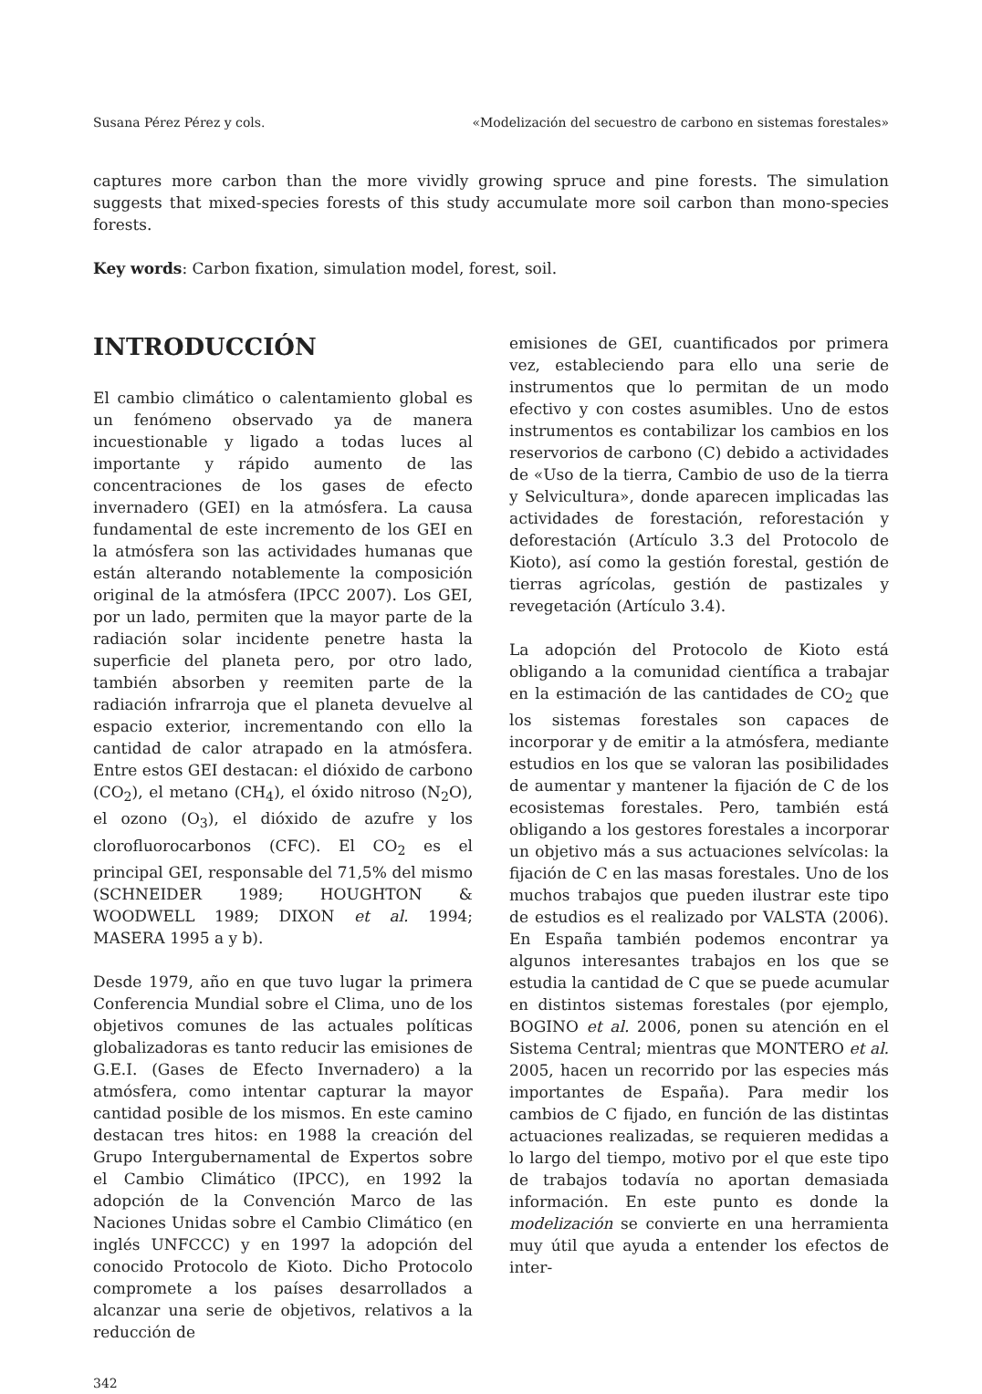Susana Pérez Pérez y cols. «Modelización del secuestro de carbono en sistemas forestales»
captures more carbon than the more vividly growing spruce and pine forests. The simulation suggests that mixed-species forests of this study accumulate more soil carbon than mono-species forests.
Key words: Carbon fixation, simulation model, forest, soil.
INTRODUCCIÓN
El cambio climático o calentamiento global es un fenómeno observado ya de manera incuestionable y ligado a todas luces al importante y rápido aumento de las concentraciones de los gases de efecto invernadero (GEI) en la atmósfera. La causa fundamental de este incremento de los GEI en la atmósfera son las actividades humanas que están alterando notablemente la composición original de la atmósfera (IPCC 2007). Los GEI, por un lado, permiten que la mayor parte de la radiación solar incidente penetre hasta la superficie del planeta pero, por otro lado, también absorben y reemiten parte de la radiación infrarroja que el planeta devuelve al espacio exterior, incrementando con ello la cantidad de calor atrapado en la atmósfera. Entre estos GEI destacan: el dióxido de carbono (CO<sub>2</sub>), el metano (CH<sub>4</sub>), el óxido nitroso (N<sub>2</sub>O), el ozono (O<sub>3</sub>), el dióxido de azufre y los clorofluorocarbonos (CFC). El CO<sub>2</sub> es el principal GEI, responsable del 71,5% del mismo (SCHNEIDER 1989; HOUGHTON & WOODWELL 1989; DIXON et al. 1994; MASERA 1995 a y b).
Desde 1979, año en que tuvo lugar la primera Conferencia Mundial sobre el Clima, uno de los objetivos comunes de las actuales políticas globalizadoras es tanto reducir las emisiones de G.E.I. (Gases de Efecto Invernadero) a la atmósfera, como intentar capturar la mayor cantidad posible de los mismos. En este camino destacan tres hitos: en 1988 la creación del Grupo Intergubernamental de Expertos sobre el Cambio Climático (IPCC), en 1992 la adopción de la Convención Marco de las Naciones Unidas sobre el Cambio Climático (en inglés UNFCCC) y en 1997 la adopción del conocido Protocolo de Kioto. Dicho Protocolo compromete a los países desarrollados a alcanzar una serie de objetivos, relativos a la reducción de
emisiones de GEI, cuantificados por primera vez, estableciendo para ello una serie de instrumentos que lo permitan de un modo efectivo y con costes asumibles. Uno de estos instrumentos es contabilizar los cambios en los reservorios de carbono (C) debido a actividades de «Uso de la tierra, Cambio de uso de la tierra y Selvicultura», donde aparecen implicadas las actividades de forestación, reforestación y deforestación (Artículo 3.3 del Protocolo de Kioto), así como la gestión forestal, gestión de tierras agrícolas, gestión de pastizales y revegetación (Artículo 3.4).
La adopción del Protocolo de Kioto está obligando a la comunidad científica a trabajar en la estimación de las cantidades de CO<sub>2</sub> que los sistemas forestales son capaces de incorporar y de emitir a la atmósfera, mediante estudios en los que se valoran las posibilidades de aumentar y mantener la fijación de C de los ecosistemas forestales. Pero, también está obligando a los gestores forestales a incorporar un objetivo más a sus actuaciones selvícolas: la fijación de C en las masas forestales. Uno de los muchos trabajos que pueden ilustrar este tipo de estudios es el realizado por VALSTA (2006). En España también podemos encontrar ya algunos interesantes trabajos en los que se estudia la cantidad de C que se puede acumular en distintos sistemas forestales (por ejemplo, BOGINO et al. 2006, ponen su atención en el Sistema Central; mientras que MONTERO et al. 2005, hacen un recorrido por las especies más importantes de España). Para medir los cambios de C fijado, en función de las distintas actuaciones realizadas, se requieren medidas a lo largo del tiempo, motivo por el que este tipo de trabajos todavía no aportan demasiada información. En este punto es donde la modelización se convierte en una herramienta muy útil que ayuda a entender los efectos de inter-
342